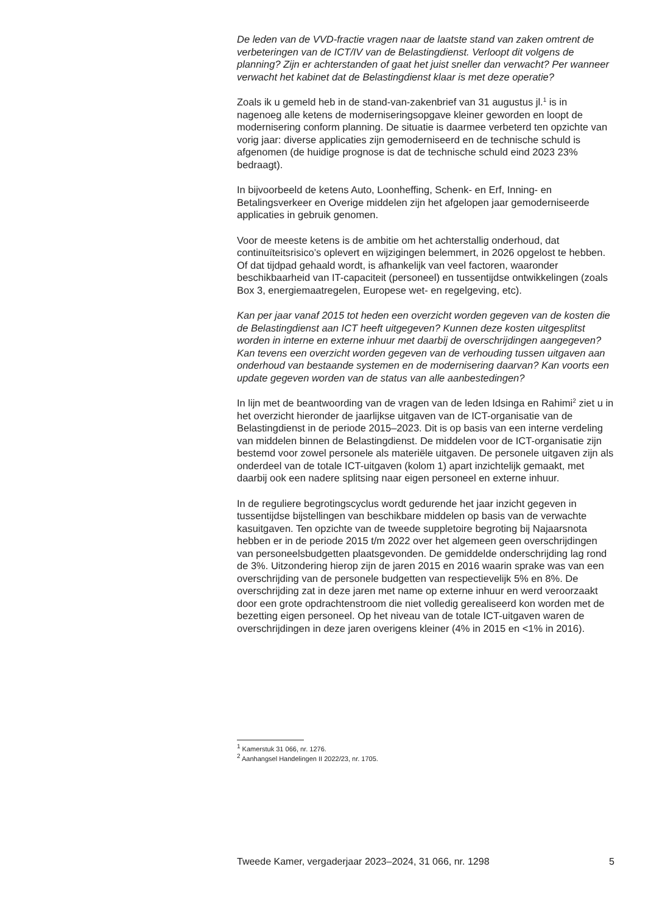De leden van de VVD-fractie vragen naar de laatste stand van zaken omtrent de verbeteringen van de ICT/IV van de Belastingdienst. Verloopt dit volgens de planning? Zijn er achterstanden of gaat het juist sneller dan verwacht? Per wanneer verwacht het kabinet dat de Belastingdienst klaar is met deze operatie?
Zoals ik u gemeld heb in de stand-van-zakenbrief van 31 augustus jl.<sup>1</sup> is in nagenoeg alle ketens de moderniseringsopgave kleiner geworden en loopt de modernisering conform planning. De situatie is daarmee verbeterd ten opzichte van vorig jaar: diverse applicaties zijn gemoderniseerd en de technische schuld is afgenomen (de huidige prognose is dat de technische schuld eind 2023 23% bedraagt).
In bijvoorbeeld de ketens Auto, Loonheffing, Schenk- en Erf, Inning- en Betalingsverkeer en Overige middelen zijn het afgelopen jaar gemoderniseerde applicaties in gebruik genomen.
Voor de meeste ketens is de ambitie om het achterstallig onderhoud, dat continuïteitsrisico’s oplevert en wijzigingen belemmert, in 2026 opgelost te hebben. Of dat tijdpad gehaald wordt, is afhankelijk van veel factoren, waaronder beschikbaarheid van IT-capaciteit (personeel) en tussentijdse ontwikkelingen (zoals Box 3, energiemaatregelen, Europese wet- en regelgeving, etc).
Kan per jaar vanaf 2015 tot heden een overzicht worden gegeven van de kosten die de Belastingdienst aan ICT heeft uitgegeven? Kunnen deze kosten uitgesplitst worden in interne en externe inhuur met daarbij de overschrijdingen aangegeven? Kan tevens een overzicht worden gegeven van de verhouding tussen uitgaven aan onderhoud van bestaande systemen en de modernisering daarvan? Kan voorts een update gegeven worden van de status van alle aanbestedingen?
In lijn met de beantwoording van de vragen van de leden Idsinga en Rahimi<sup>2</sup> ziet u in het overzicht hieronder de jaarlijkse uitgaven van de ICT-organisatie van de Belastingdienst in de periode 2015–2023. Dit is op basis van een interne verdeling van middelen binnen de Belastingdienst. De middelen voor de ICT-organisatie zijn bestemd voor zowel personele als materiële uitgaven. De personele uitgaven zijn als onderdeel van de totale ICT-uitgaven (kolom 1) apart inzichtelijk gemaakt, met daarbij ook een nadere splitsing naar eigen personeel en externe inhuur.
In de reguliere begrotingscyclus wordt gedurende het jaar inzicht gegeven in tussentijdse bijstellingen van beschikbare middelen op basis van de verwachte kasuitgaven. Ten opzichte van de tweede suppletoire begroting bij Najaarsnota hebben er in de periode 2015 t/m 2022 over het algemeen geen overschrijdingen van personeelsbudgetten plaatsgevonden. De gemiddelde onderschrijding lag rond de 3%. Uitzondering hierop zijn de jaren 2015 en 2016 waarin sprake was van een overschrijding van de personele budgetten van respectievelijk 5% en 8%. De overschrijding zat in deze jaren met name op externe inhuur en werd veroorzaakt door een grote opdrachtenstroom die niet volledig gerealiseerd kon worden met de bezetting eigen personeel. Op het niveau van de totale ICT-uitgaven waren de overschrijdingen in deze jaren overigens kleiner (4% in 2015 en <1% in 2016).
<sup>1</sup> Kamerstuk 31 066, nr. 1276.
<sup>2</sup> Aanhangsel Handelingen II 2022/23, nr. 1705.
Tweede Kamer, vergaderjaar 2023–2024, 31 066, nr. 1298 5